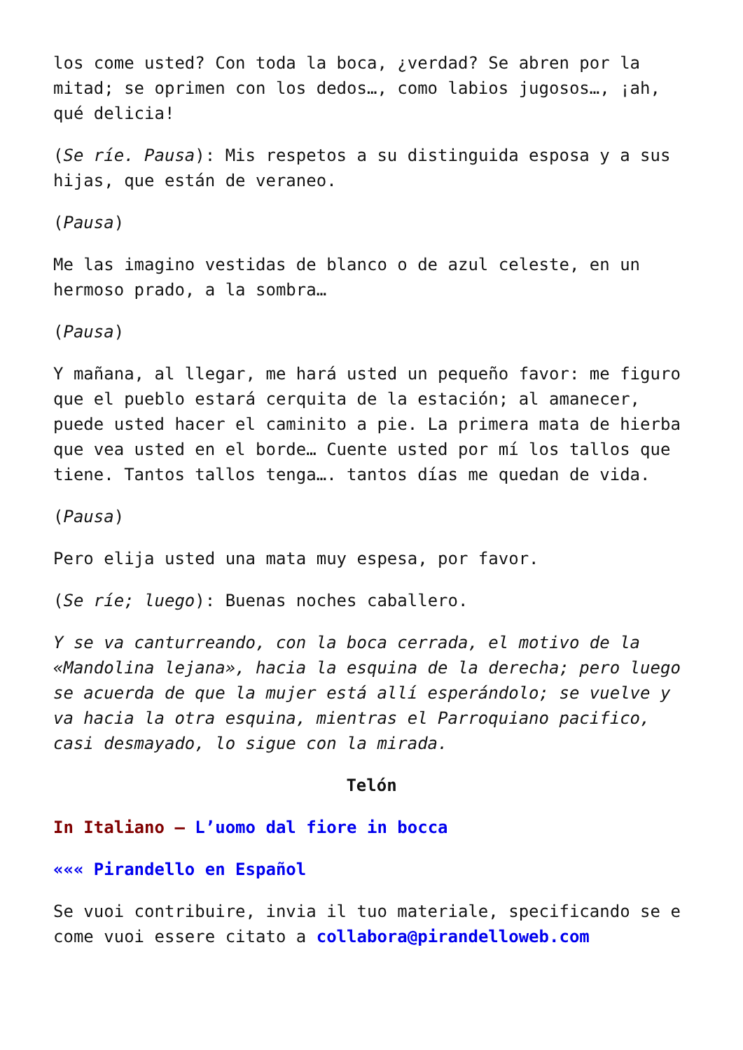los come usted? Con toda la boca, ¿verdad? Se abren por la mitad; se oprimen con los dedos…, como labios jugosos…, ¡ah, qué delicia!
(Se ríe. Pausa): Mis respetos a su distinguida esposa y a sus hijas, que están de veraneo.
(Pausa)
Me las imagino vestidas de blanco o de azul celeste, en un hermoso prado, a la sombra…
(Pausa)
Y mañana, al llegar, me hará usted un pequeño favor: me figuro que el pueblo estará cerquita de la estación; al amanecer, puede usted hacer el caminito a pie. La primera mata de hierba que vea usted en el borde… Cuente usted por mí los tallos que tiene. Tantos tallos tenga…. tantos días me quedan de vida.
(Pausa)
Pero elija usted una mata muy espesa, por favor.
(Se ríe; luego): Buenas noches caballero.
Y se va canturreando, con la boca cerrada, el motivo de la «Mandolina lejana», hacia la esquina de la derecha; pero luego se acuerda de que la mujer está allí esperándolo; se vuelve y va hacia la otra esquina, mientras el Parroquiano pacifico, casi desmayado, lo sigue con la mirada.
Telón
In Italiano – L’uomo dal fiore in bocca
««« Pirandello en Español
Se vuoi contribuire, invia il tuo materiale, specificando se e come vuoi essere citato a collabora@pirandelloweb.com